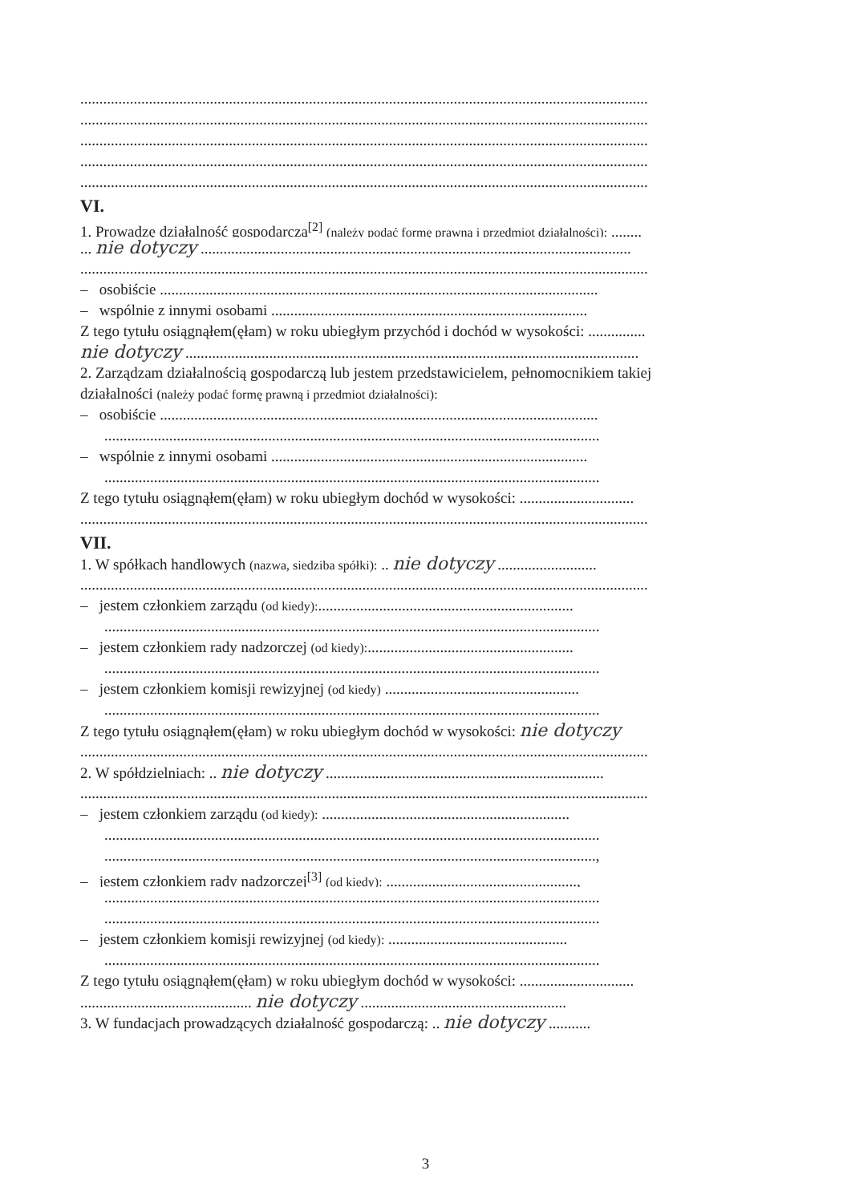.....................................................................................................................................................
.....................................................................................................................................................
.....................................................................................................................................................
.....................................................................................................................................................
.....................................................................................................................................................
VI.
1. Prowadzę działalność gospodarczą<sup>[2]</sup> (należy podać formę prawną i przedmiot działalności): ........
... nie dotyczy .................................................................................................................
.....................................................................................................................................................
– osobiście ...................................................................................................................
– wspólnie z innymi osobami ...................................................................................
Z tego tytułu osiągnąłem(ęłam) w roku ubiegłym przychód i dochód w wysokości: ...............
nie dotyczy .......................................................................................................................
2. Zarządzam działalnością gospodarczą lub jestem przedstawicielem, pełnomocnikiem takiej
działalności (należy podać formę prawną i przedmiot działalności):
– osobiście ...................................................................................................................
..................................................................................................................................
– wspólnie z innymi osobami ...................................................................................
..................................................................................................................................
Z tego tytułu osiągnąłem(ęłam) w roku ubiegłym dochód w wysokości: ..............................
.....................................................................................................................................................
VII.
1. W spółkach handlowych (nazwa, siedziba spółki): .. nie dotyczy ..........................
.....................................................................................................................................................
– jestem członkiem zarządu (od kiedy):...................................................................
..................................................................................................................................
– jestem członkiem rady nadzorczej (od kiedy):......................................................
..................................................................................................................................
– jestem członkiem komisji rewizyjnej (od kiedy) ...................................................
..................................................................................................................................
Z tego tytułu osiągnąłem(ęłam) w roku ubiegłym dochód w wysokości: nie dotyczy
.....................................................................................................................................................
2. W spółdzielniach: .. nie dotyczy .........................................................................
.....................................................................................................................................................
– jestem członkiem zarządu (od kiedy): .................................................................
..................................................................................................................................
.................................................................................................................................,
– jestem członkiem rady nadzorczej<sup>[3]</sup> (od kiedy): ..................................................,
..................................................................................................................................
..................................................................................................................................
– jestem członkiem komisji rewizyjnej (od kiedy): ...............................................
..................................................................................................................................
Z tego tytułu osiągnąłem(ęłam) w roku ubiegłym dochód w wysokości: ..............................
............................................. nie dotyczy ......................................................
3. W fundacjach prowadzących działalność gospodarczą: .. nie dotyczy ...........
3